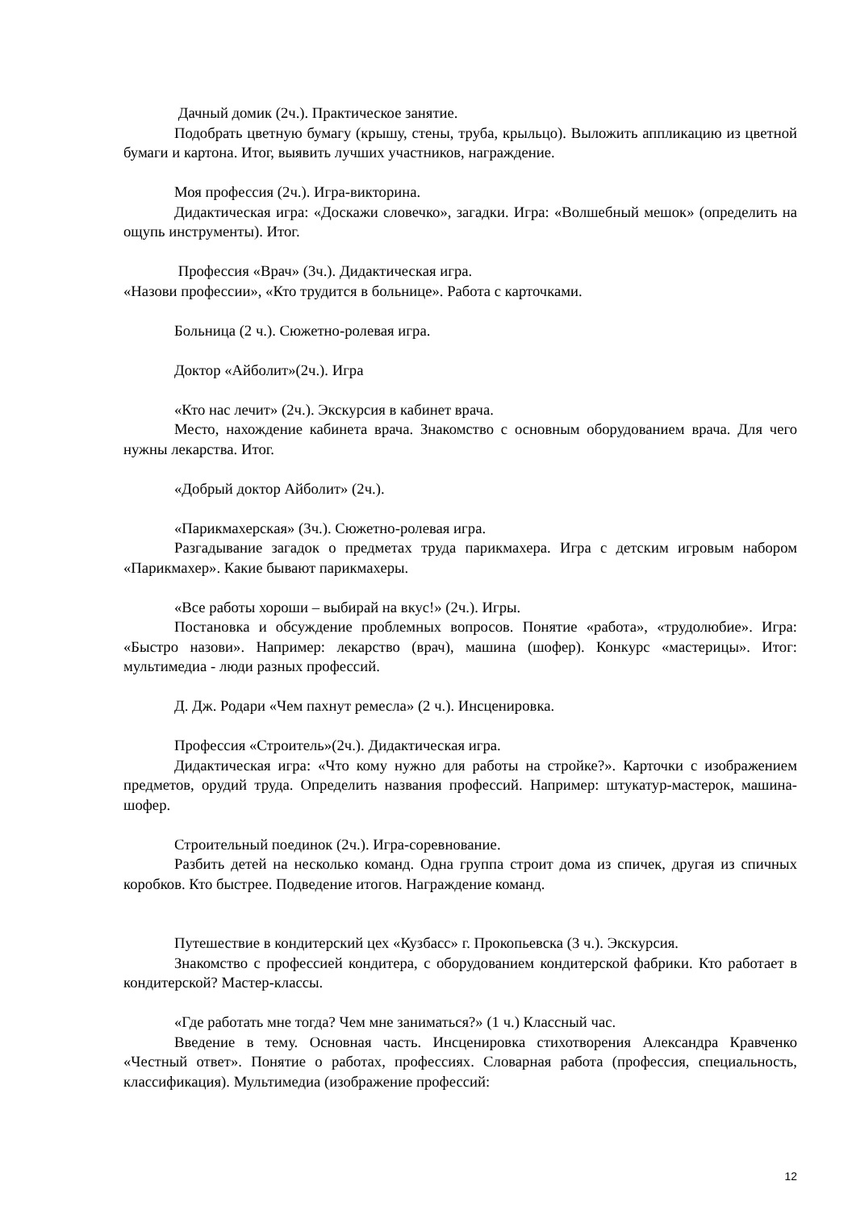Дачный домик (2ч.). Практическое занятие.
Подобрать цветную бумагу (крышу, стены, труба, крыльцо). Выложить аппликацию из цветной бумаги и картона. Итог, выявить лучших участников, награждение.
Моя профессия (2ч.). Игра-викторина.
Дидактическая игра: «Доскажи словечко», загадки. Игра: «Волшебный мешок» (определить на ощупь инструменты). Итог.
Профессия «Врач» (3ч.). Дидактическая игра.
«Назови профессии», «Кто трудится в больнице». Работа с карточками.
Больница (2 ч.). Сюжетно-ролевая игра.
Доктор «Айболит»(2ч.). Игра
«Кто нас лечит» (2ч.). Экскурсия в кабинет врача.
Место, нахождение кабинета врача. Знакомство с основным оборудованием врача. Для чего нужны лекарства. Итог.
«Добрый доктор Айболит» (2ч.).
«Парикмахерская» (3ч.). Сюжетно-ролевая игра.
Разгадывание загадок о предметах труда парикмахера. Игра с детским игровым набором «Парикмахер». Какие бывают парикмахеры.
«Все работы хороши – выбирай на вкус!» (2ч.). Игры.
Постановка и обсуждение проблемных вопросов. Понятие «работа», «трудолюбие». Игра: «Быстро назови». Например: лекарство (врач), машина (шофер). Конкурс «мастерицы». Итог: мультимедиа - люди разных профессий.
Д. Дж. Родари «Чем пахнут ремесла» (2 ч.). Инсценировка.
Профессия «Строитель»(2ч.). Дидактическая игра.
Дидактическая игра: «Что кому нужно для работы на стройке?». Карточки с изображением предметов, орудий труда. Определить названия профессий. Например: штукатур-мастерок, машина-шофер.
Строительный поединок (2ч.). Игра-соревнование.
Разбить детей на несколько команд. Одна группа строит дома из спичек, другая из спичных коробков. Кто быстрее. Подведение итогов. Награждение команд.
Путешествие в кондитерский цех «Кузбасс» г. Прокопьевска (3 ч.). Экскурсия.
Знакомство с профессией кондитера, с оборудованием кондитерской фабрики. Кто работает в кондитерской? Мастер-классы.
«Где работать мне тогда? Чем мне заниматься?» (1 ч.) Классный час.
Введение в тему. Основная часть. Инсценировка стихотворения Александра Кравченко «Честный ответ». Понятие о работах, профессиях. Словарная работа (профессия, специальность, классификация). Мультимедиа (изображение профессий:
12